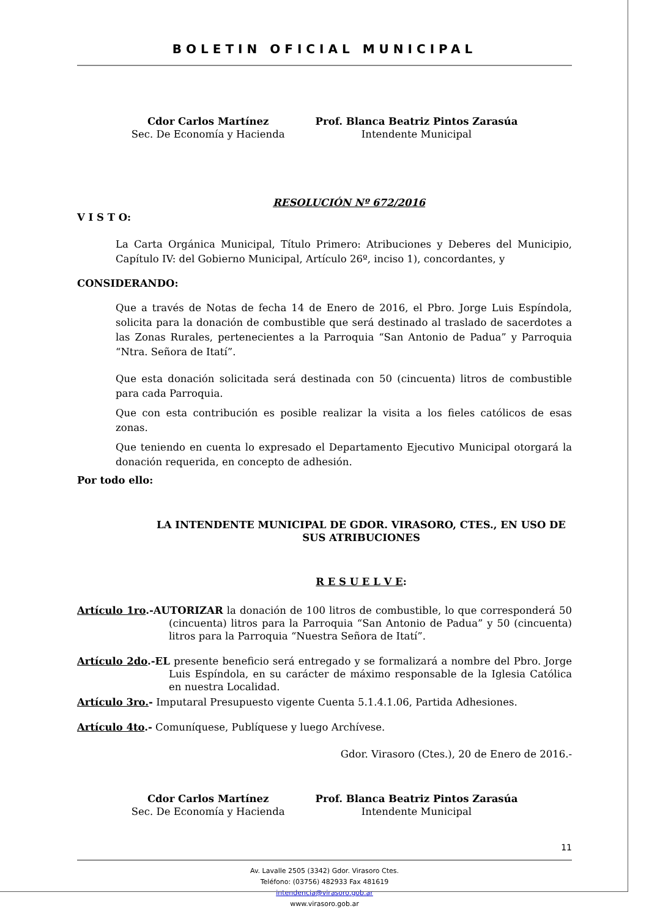BOLETIN OFICIAL MUNICIPAL
Cdor Carlos Martínez
Sec. De Economía y Hacienda
Prof. Blanca Beatriz Pintos Zarasúa
Intendente Municipal
RESOLUCIÓN Nº 672/2016
V I S T O:
La Carta Orgánica Municipal, Título Primero: Atribuciones y Deberes del Municipio, Capítulo IV: del Gobierno Municipal, Artículo 26º, inciso 1), concordantes, y
CONSIDERANDO:
Que a través de Notas de fecha 14 de Enero de 2016, el Pbro. Jorge Luis Espíndola, solicita para la donación de combustible que será destinado al traslado de sacerdotes a las Zonas Rurales, pertenecientes a la Parroquia “San Antonio de Padua” y Parroquia “Ntra. Señora de Itatí”.
Que esta donación solicitada será destinada con 50 (cincuenta) litros de combustible para cada Parroquia.
Que con esta contribución es posible realizar la visita a los fieles católicos de esas zonas.
Que teniendo en cuenta lo expresado el Departamento Ejecutivo Municipal otorgará la donación requerida, en concepto de adhesión.
Por todo ello:
LA INTENDENTE MUNICIPAL DE GDOR. VIRASORO, CTES., EN USO DE SUS ATRIBUCIONES
R E S U E L V E:
Artículo 1ro.-AUTORIZAR la donación de 100 litros de combustible, lo que corresponderá 50 (cincuenta) litros para la Parroquia “San Antonio de Padua” y 50 (cincuenta) litros para la Parroquia “Nuestra Señora de Itatí”.
Artículo 2do.-EL presente beneficio será entregado y se formalizará a nombre del Pbro. Jorge Luis Espíndola, en su carácter de máximo responsable de la Iglesia Católica en nuestra Localidad.
Artículo 3ro.- Imputaral Presupuesto vigente Cuenta 5.1.4.1.06, Partida Adhesiones.
Artículo 4to.- Comuníquese, Publíquese y luego Archívese.
Gdor. Virasoro (Ctes.), 20 de Enero de 2016.-
Cdor Carlos Martínez
Sec. De Economía y Hacienda
Prof. Blanca Beatriz Pintos Zarasúa
Intendente Municipal
11
Av. Lavalle 2505 (3342) Gdor. Virasoro Ctes.
Teléfono: (03756) 482933 Fax 481619
intendencia@virasoro.gob.ar
www.virasoro.gob.ar